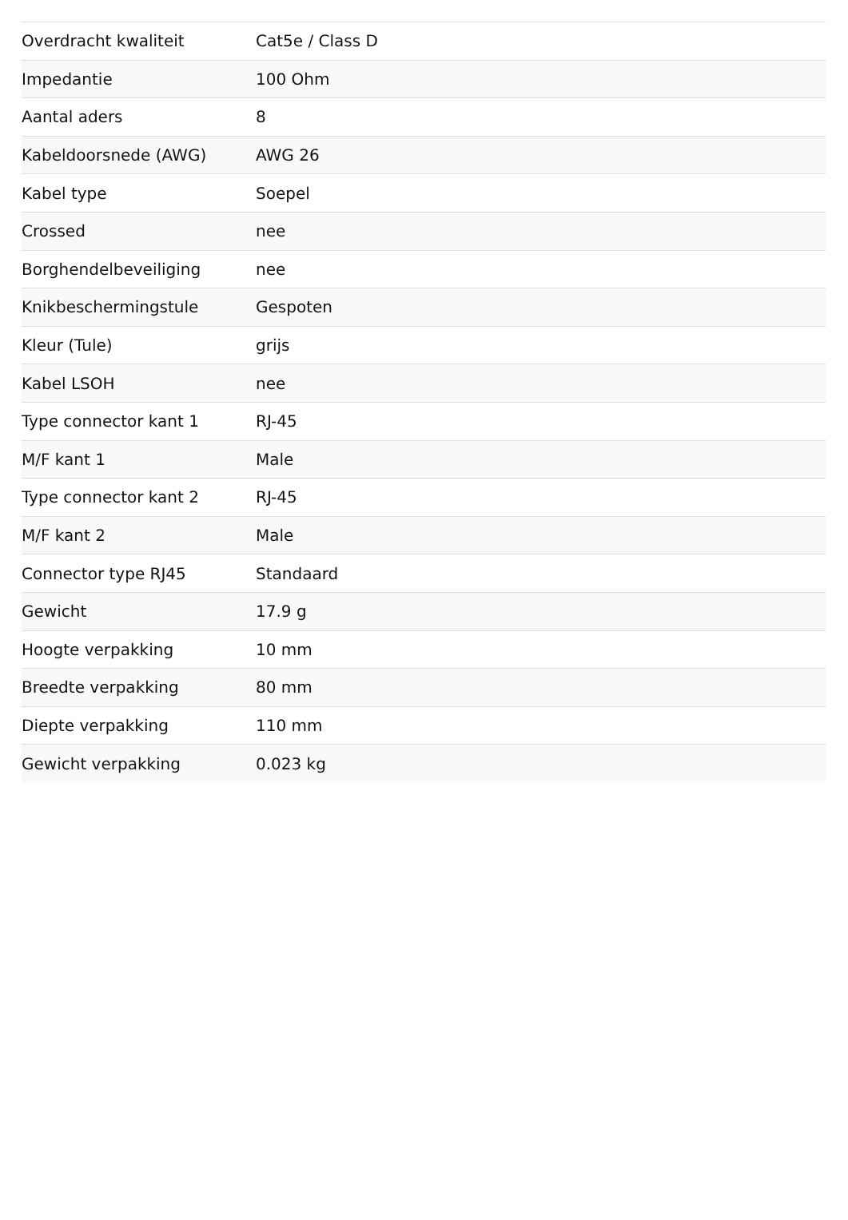| Overdracht kwaliteit | Cat5e / Class D |
| Impedantie | 100 Ohm |
| Aantal aders | 8 |
| Kabeldoorsnede (AWG) | AWG 26 |
| Kabel type | Soepel |
| Crossed | nee |
| Borghendelbeveiliging | nee |
| Knikbeschermingstule | Gespoten |
| Kleur (Tule) | grijs |
| Kabel LSOH | nee |
| Type connector kant 1 | RJ-45 |
| M/F kant 1 | Male |
| Type connector kant 2 | RJ-45 |
| M/F kant 2 | Male |
| Connector type RJ45 | Standaard |
| Gewicht | 17.9 g |
| Hoogte verpakking | 10 mm |
| Breedte verpakking | 80 mm |
| Diepte verpakking | 110 mm |
| Gewicht verpakking | 0.023 kg |